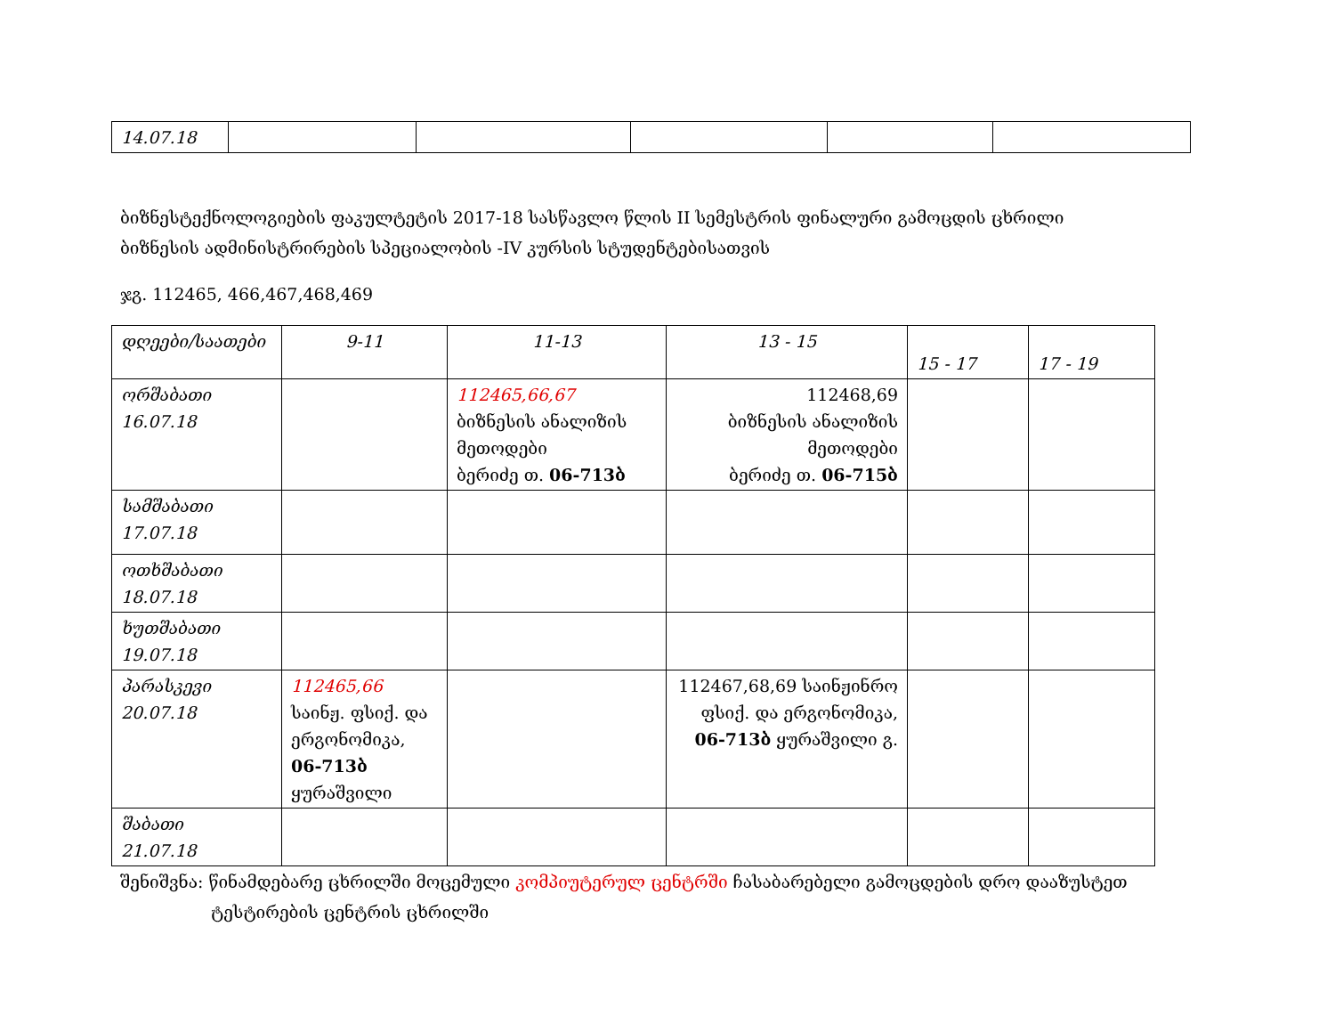| 14.07.18 | | | | | |
ბიზნესტექნოლოგიების ფაკულტეტის 2017-18 სასწავლო წლის II სემესტრის ფინალური გამოცდის ცხრილი
ბიზნესის ადმინისტრირების სპეციალობის -IV კურსის სტუდენტებისათვის
ჯგ. 112465, 466,467,468,469
| დღეები/საათები | 9-11 | 11-13 | 13 - 15 | 15 - 17 | 17 - 19 |
| ორშაბათი 16.07.18 | | 112465,66,67 ბიზნესის ანალიზის მეთოდები ბერიძე თ. 06-713ბ | 112468,69 ბიზნესის ანალიზის მეთოდები ბერიძე თ. 06-715ბ | | |
| სამშაბათი 17.07.18 | | | | | |
| ოთხშაბათი 18.07.18 | | | | | |
| ხუთშაბათი 19.07.18 | | | | | |
| პარასკევი 20.07.18 | 112465,66 საინჟ. ფსიქ. და ერგონომიკა, 06-713ბ ყურაშვილი | | 112467,68,69 საინჟინრო ფსიქ. და ერგონომიკა, 06-713ბ ყურაშვილი გ. | | |
| შაბათი 21.07.18 | | | | | |
შენიშვნა: წინამდებარე ცხრილში მოცემული კომპიუტერულ ცენტრში ჩასაბარებელი გამოცდების დრო დააზუსტეთ
ტესტირების ცენტრის ცხრილში